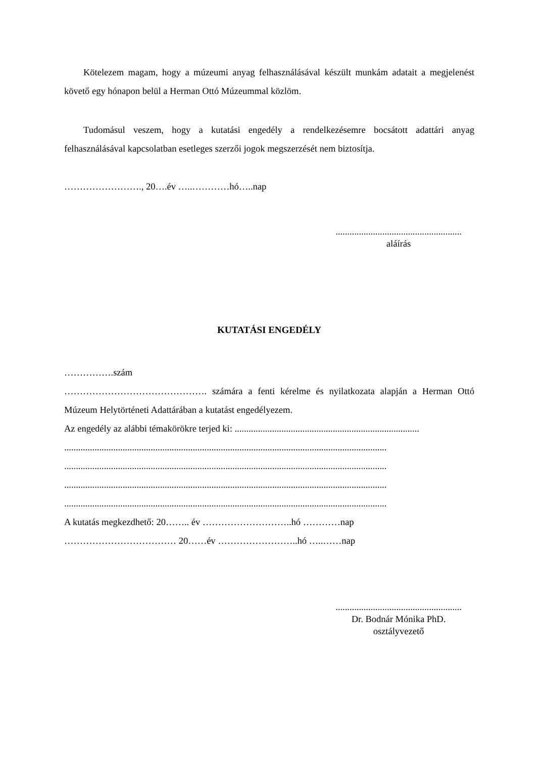Kötelezem magam, hogy a múzeumi anyag felhasználásával készült munkám adatait a megjelenést követő egy hónapon belül a Herman Ottó Múzeummal közlöm.
Tudomásul veszem, hogy a kutatási engedély a rendelkezésemre bocsátott adattári anyag felhasználásával kapcsolatban esetleges szerzői jogok megszerzését nem biztosítja.
……………………., 20….év …..…………hó…..nap
......................................................
aláírás
KUTATÁSI ENGEDÉLY
…………….szám
………………………………………. számára a fenti kérelme és nyilatkozata alapján a Herman Ottó Múzeum Helytörténeti Adattárában a kutatást engedélyezem.
Az engedély az alábbi témakörökre terjed ki: ...............................................................................
..........................................................................................................................................
..........................................................................................................................................
..........................................................................................................................................
..........................................................................................................................................
A kutatás megkezdhető: 20…….. év ………………………..hó …………nap
……………………………… 20……év ……………………..hó …..……nap
......................................................
Dr. Bodnár Mónika PhD.
osztályvezető